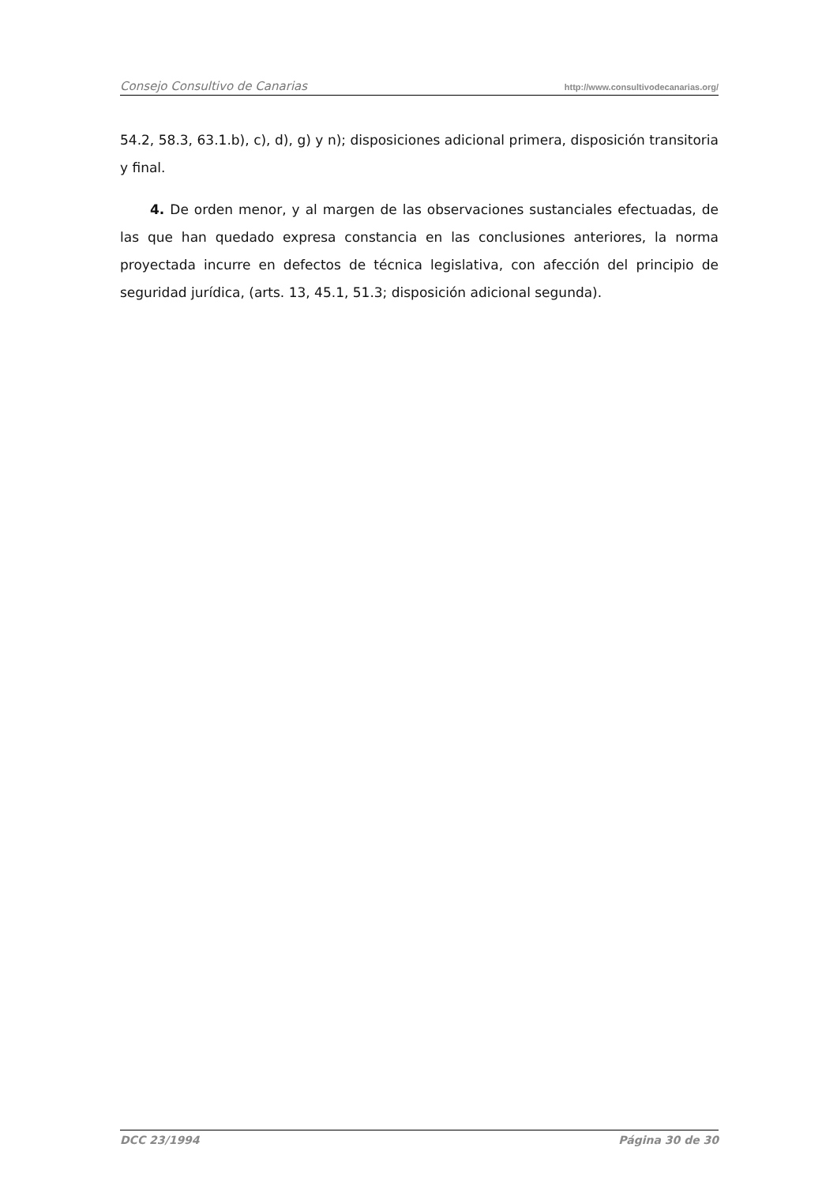Consejo Consultivo de Canarias http://www.consultivodecanarias.org/
54.2, 58.3, 63.1.b), c), d), g) y n); disposiciones adicional primera, disposición transitoria y final.
4. De orden menor, y al margen de las observaciones sustanciales efectuadas, de las que han quedado expresa constancia en las conclusiones anteriores, la norma proyectada incurre en defectos de técnica legislativa, con afección del principio de seguridad jurídica, (arts. 13, 45.1, 51.3; disposición adicional segunda).
DCC 23/1994 Página 30 de 30